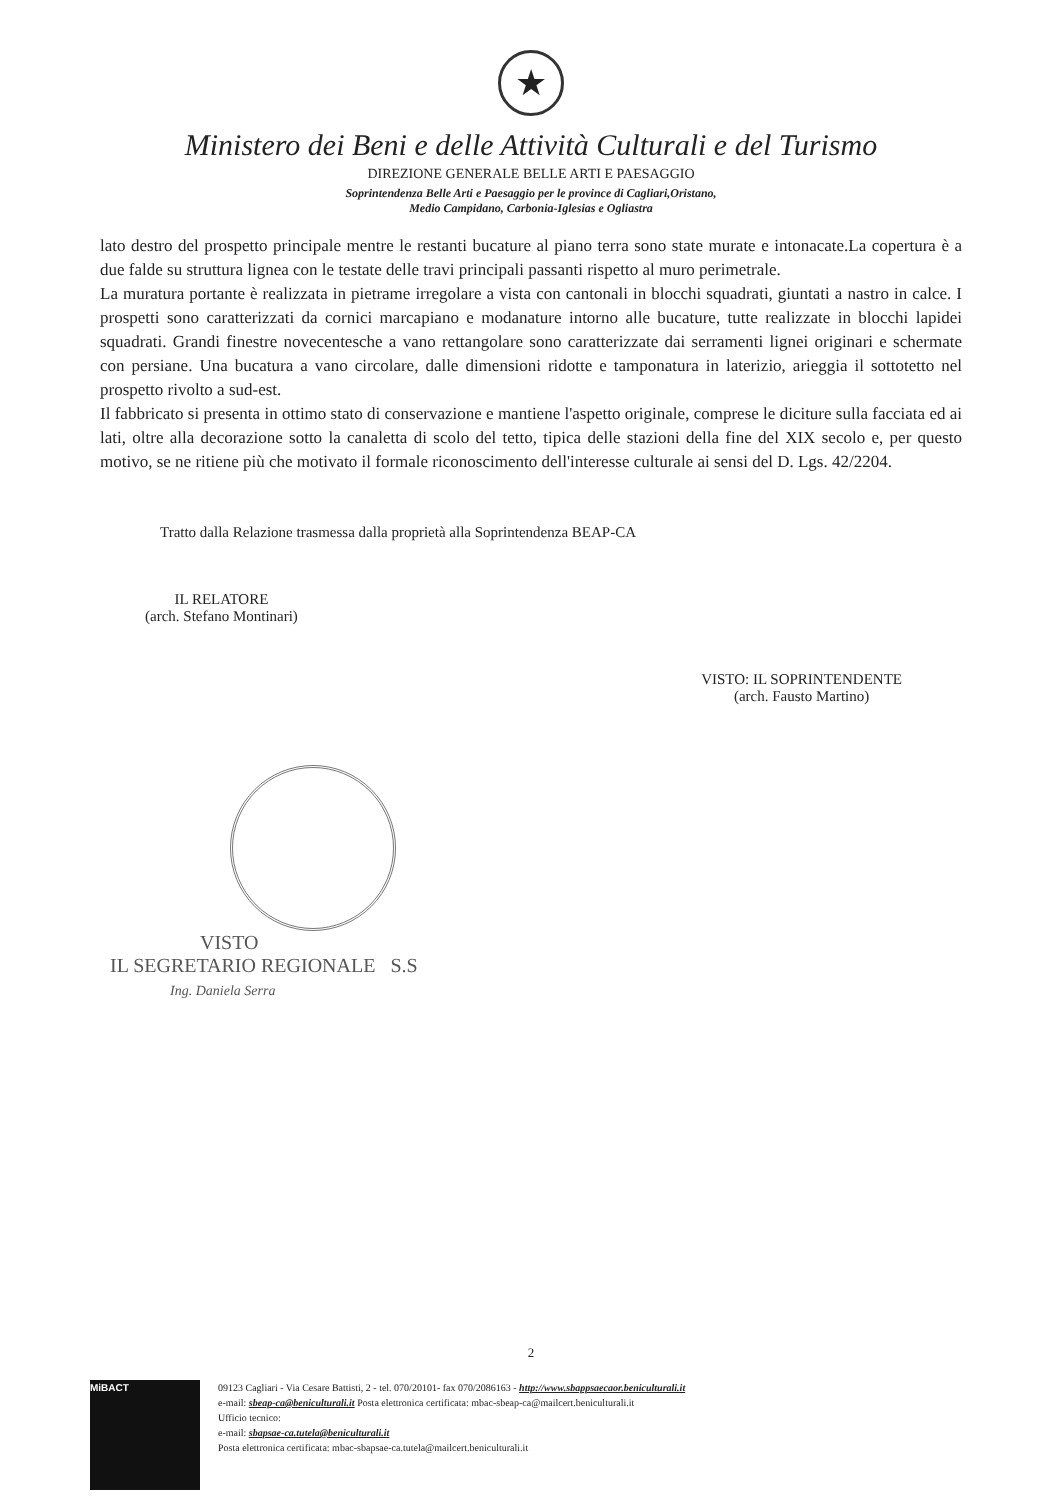★
Ministero dei Beni e delle Attività Culturali e del Turismo
DIREZIONE GENERALE BELLE ARTI E PAESAGGIO
Soprintendenza Belle Arti e Paesaggio per le province di Cagliari,Oristano,
Medio Campidano, Carbonia-Iglesias e Ogliastra
lato destro del prospetto principale mentre le restanti bucature al piano terra sono state murate e intonacate.La copertura è a due falde su struttura lignea con le testate delle travi principali passanti rispetto al muro perimetrale.
La muratura portante è realizzata in pietrame irregolare a vista con cantonali in blocchi squadrati, giuntati a nastro in calce. I prospetti sono caratterizzati da cornici marcapiano e modanature intorno alle bucature, tutte realizzate in blocchi lapidei squadrati. Grandi finestre novecentesche a vano rettangolare sono caratterizzate dai serramenti lignei originari e schermate con persiane. Una bucatura a vano circolare, dalle dimensioni ridotte e tamponatura in laterizio, arieggia il sottotetto nel prospetto rivolto a sud-est.
Il fabbricato si presenta in ottimo stato di conservazione e mantiene l'aspetto originale, comprese le diciture sulla facciata ed ai lati, oltre alla decorazione sotto la canaletta di scolo del tetto, tipica delle stazioni della fine del XIX secolo e, per questo motivo, se ne ritiene più che motivato il formale riconoscimento dell'interesse culturale ai sensi del D. Lgs. 42/2204.
Tratto dalla Relazione trasmessa dalla proprietà alla Soprintendenza BEAP-CA
IL RELATORE
(arch. Stefano Montinari)
VISTO: IL SOPRINTENDENTE
(arch. Fausto Martino)
VISTO
IL SEGRETARIO REGIONALE S.S
Ing. Daniela Serra
2
MiBACT
09123 Cagliari - Via Cesare Battisti, 2 - tel. 070/20101- fax 070/2086163 - http://www.sbappsaecaor.beniculturali.it
e-mail: sbeap-ca@beniculturali.it Posta elettronica certificata: mbac-sbeap-ca@mailcert.beniculturali.it
Ufficio tecnico:
e-mail: sbapsae-ca.tutela@beniculturali.it
Posta elettronica certificata: mbac-sbapsae-ca.tutela@mailcert.beniculturali.it